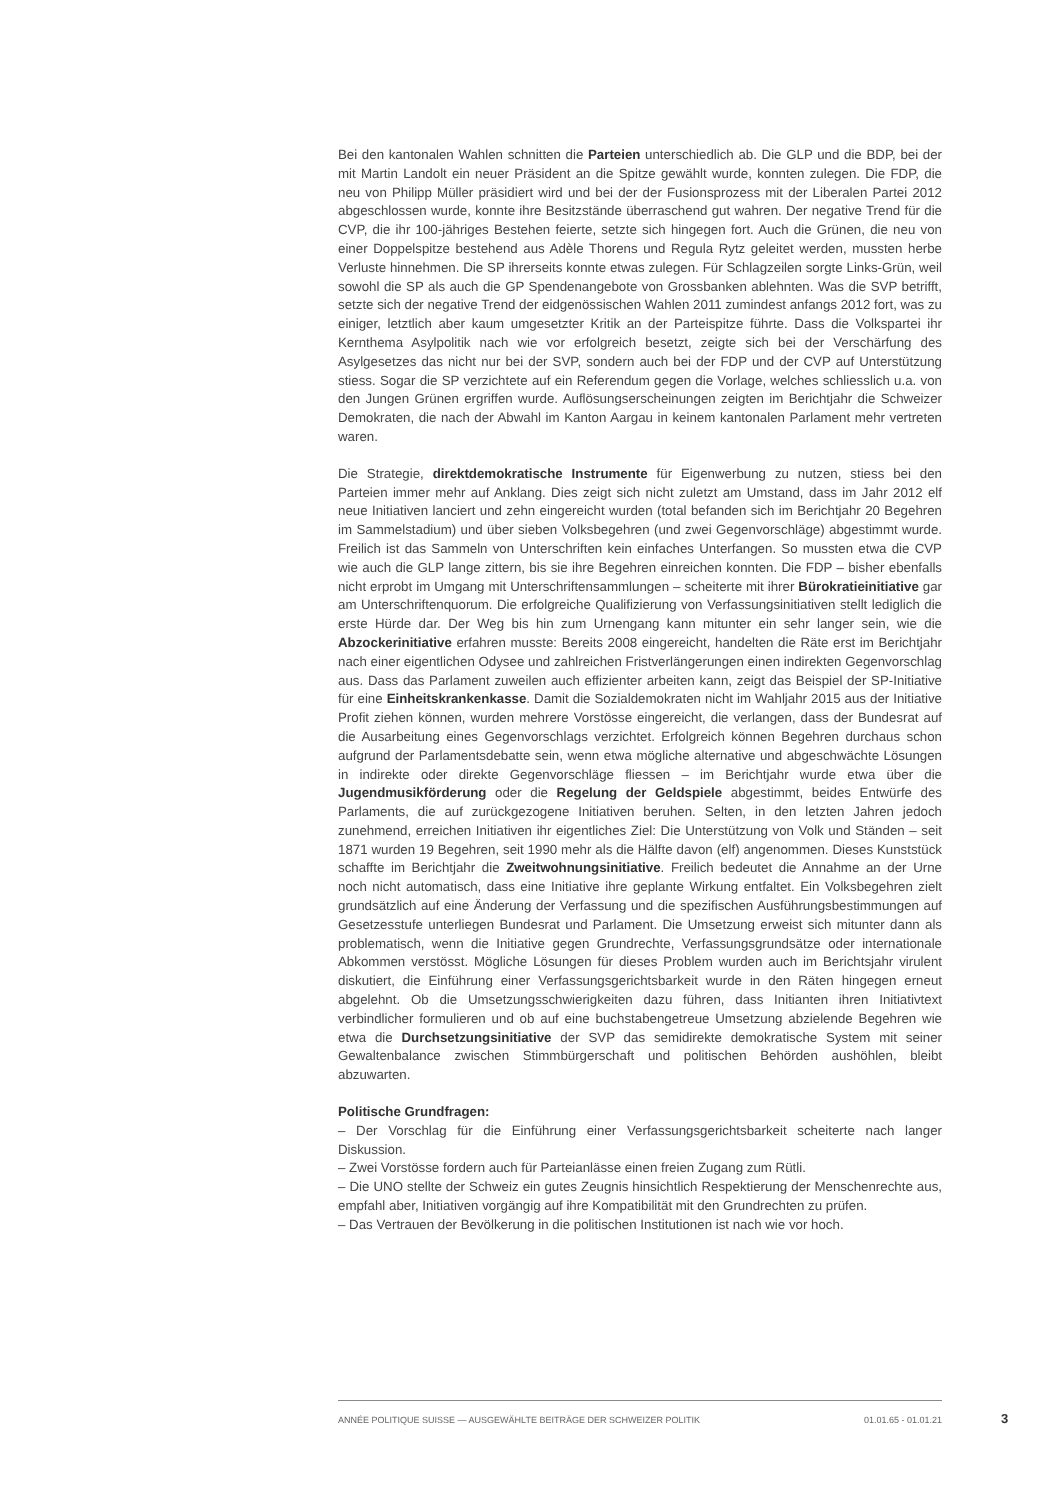Bei den kantonalen Wahlen schnitten die Parteien unterschiedlich ab. Die GLP und die BDP, bei der mit Martin Landolt ein neuer Präsident an die Spitze gewählt wurde, konnten zulegen. Die FDP, die neu von Philipp Müller präsidiert wird und bei der der Fusionsprozess mit der Liberalen Partei 2012 abgeschlossen wurde, konnte ihre Besitzstände überraschend gut wahren. Der negative Trend für die CVP, die ihr 100-jähriges Bestehen feierte, setzte sich hingegen fort. Auch die Grünen, die neu von einer Doppelspitze bestehend aus Adèle Thorens und Regula Rytz geleitet werden, mussten herbe Verluste hinnehmen. Die SP ihrerseits konnte etwas zulegen. Für Schlagzeilen sorgte Links-Grün, weil sowohl die SP als auch die GP Spendenangebote von Grossbanken ablehnten. Was die SVP betrifft, setzte sich der negative Trend der eidgenössischen Wahlen 2011 zumindest anfangs 2012 fort, was zu einiger, letztlich aber kaum umgesetzter Kritik an der Parteispitze führte. Dass die Volkspartei ihr Kernthema Asylpolitik nach wie vor erfolgreich besetzt, zeigte sich bei der Verschärfung des Asylgesetzes das nicht nur bei der SVP, sondern auch bei der FDP und der CVP auf Unterstützung stiess. Sogar die SP verzichtete auf ein Referendum gegen die Vorlage, welches schliesslich u.a. von den Jungen Grünen ergriffen wurde. Auflösungserscheinungen zeigten im Berichtjahr die Schweizer Demokraten, die nach der Abwahl im Kanton Aargau in keinem kantonalen Parlament mehr vertreten waren.
Die Strategie, direktdemokratische Instrumente für Eigenwerbung zu nutzen, stiess bei den Parteien immer mehr auf Anklang. Dies zeigt sich nicht zuletzt am Umstand, dass im Jahr 2012 elf neue Initiativen lanciert und zehn eingereicht wurden (total befanden sich im Berichtjahr 20 Begehren im Sammelstadium) und über sieben Volksbegehren (und zwei Gegenvorschläge) abgestimmt wurde. Freilich ist das Sammeln von Unterschriften kein einfaches Unterfangen. So mussten etwa die CVP wie auch die GLP lange zittern, bis sie ihre Begehren einreichen konnten. Die FDP – bisher ebenfalls nicht erprobt im Umgang mit Unterschriftensammlungen – scheiterte mit ihrer Bürokratieinitiative gar am Unterschriftenquorum. Die erfolgreiche Qualifizierung von Verfassungsinitiativen stellt lediglich die erste Hürde dar. Der Weg bis hin zum Urnengang kann mitunter ein sehr langer sein, wie die Abzockerinitiative erfahren musste: Bereits 2008 eingereicht, handelten die Räte erst im Berichtjahr nach einer eigentlichen Odysee und zahlreichen Fristverlängerungen einen indirekten Gegenvorschlag aus. Dass das Parlament zuweilen auch effizienter arbeiten kann, zeigt das Beispiel der SP-Initiative für eine Einheitskrankenkasse. Damit die Sozialdemokraten nicht im Wahljahr 2015 aus der Initiative Profit ziehen können, wurden mehrere Vorstösse eingereicht, die verlangen, dass der Bundesrat auf die Ausarbeitung eines Gegenvorschlags verzichtet. Erfolgreich können Begehren durchaus schon aufgrund der Parlamentsdebatte sein, wenn etwa mögliche alternative und abgeschwächte Lösungen in indirekte oder direkte Gegenvorschläge fliessen – im Berichtjahr wurde etwa über die Jugendmusikförderung oder die Regelung der Geldspiele abgestimmt, beides Entwürfe des Parlaments, die auf zurückgezogene Initiativen beruhen. Selten, in den letzten Jahren jedoch zunehmend, erreichen Initiativen ihr eigentliches Ziel: Die Unterstützung von Volk und Ständen – seit 1871 wurden 19 Begehren, seit 1990 mehr als die Hälfte davon (elf) angenommen. Dieses Kunststück schaffte im Berichtjahr die Zweitwohnungsinitiative. Freilich bedeutet die Annahme an der Urne noch nicht automatisch, dass eine Initiative ihre geplante Wirkung entfaltet. Ein Volksbegehren zielt grundsätzlich auf eine Änderung der Verfassung und die spezifischen Ausführungsbestimmungen auf Gesetzesstufe unterliegen Bundesrat und Parlament. Die Umsetzung erweist sich mitunter dann als problematisch, wenn die Initiative gegen Grundrechte, Verfassungsgrundsätze oder internationale Abkommen verstösst. Mögliche Lösungen für dieses Problem wurden auch im Berichtsjahr virulent diskutiert, die Einführung einer Verfassungsgerichtsbarkeit wurde in den Räten hingegen erneut abgelehnt. Ob die Umsetzungsschwierigkeiten dazu führen, dass Initianten ihren Initiativtext verbindlicher formulieren und ob auf eine buchstabengetreue Umsetzung abzielende Begehren wie etwa die Durchsetzungsinitiative der SVP das semidirekte demokratische System mit seiner Gewaltenbalance zwischen Stimmbürgerschaft und politischen Behörden aushöhlen, bleibt abzuwarten.
Politische Grundfragen:
– Der Vorschlag für die Einführung einer Verfassungsgerichtsbarkeit scheiterte nach langer Diskussion.
– Zwei Vorstösse fordern auch für Parteianlässe einen freien Zugang zum Rütli.
– Die UNO stellte der Schweiz ein gutes Zeugnis hinsichtlich Respektierung der Menschenrechte aus, empfahl aber, Initiativen vorgängig auf ihre Kompatibilität mit den Grundrechten zu prüfen.
– Das Vertrauen der Bevölkerung in die politischen Institutionen ist nach wie vor hoch.
ANNÉE POLITIQUE SUISSE — AUSGEWÄHLTE BEITRÄGE DER SCHWEIZER POLITIK 01.01.65 - 01.01.21
3